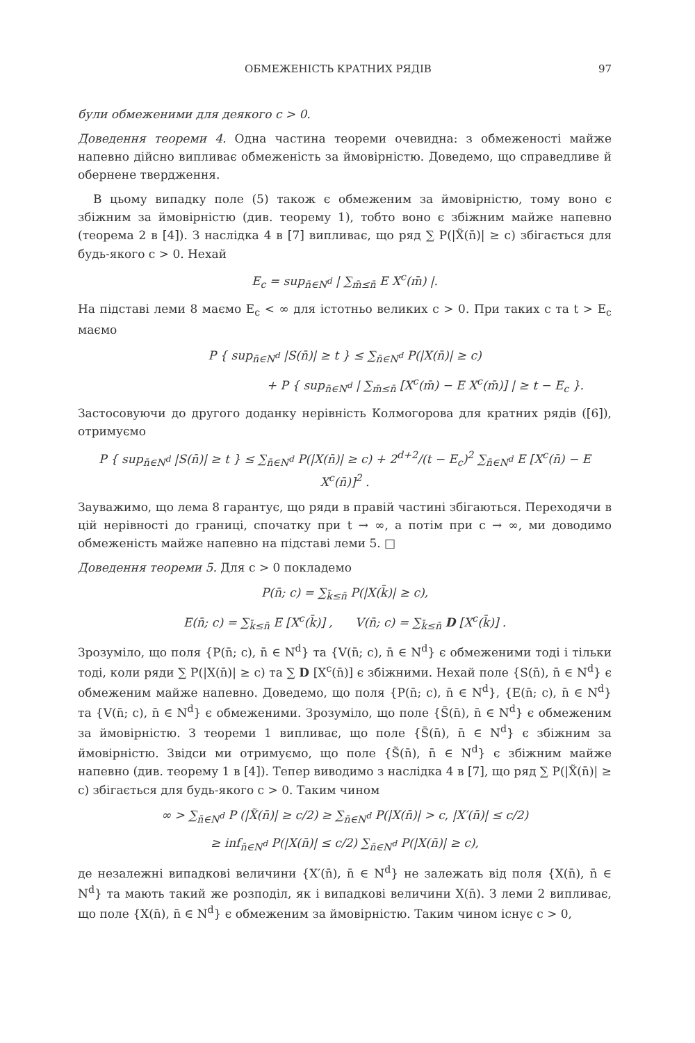ОБМЕЖЕНІСТЬ КРАТНИХ РЯДІВ 97
були обмеженими для деякого c > 0.
Доведення теореми 4. Одна частина теореми очевидна: з обмеженості майже напевно дійсно випливає обмеженість за ймовірністю. Доведемо, що справедливе й обернене твердження.
В цьому випадку поле (5) також є обмеженим за ймовірністю, тому воно є збіжним за ймовірністю (див. теорему 1), тобто воно є збіжним майже напевно (теорема 2 в [4]). З наслідка 4 в [7] випливає, що ряд ∑ P(|X̃(n̄)| ≥ c) збігається для будь-якого c > 0. Нехай
E<sub>c</sub> = sup<sub>n̄∈N<sup>d</sup></sub> | ∑<sub>m̄≤n̄</sub> E X<sup>c</sup>(m̄) |.
На підставі леми 8 маємо E<sub>c</sub> < ∞ для істотньо великих c > 0. При таких c та t > E<sub>c</sub> маємо
P { sup<sub>n̄∈N<sup>d</sup></sub> |S(n̄)| ≥ t } ≤ ∑<sub>n̄∈N<sup>d</sup></sub> P(|X(n̄)| ≥ c)
+ P { sup<sub>n̄∈N<sup>d</sup></sub> | ∑<sub>m̄≤n̄</sub> [X<sup>c</sup>(m̄) − E X<sup>c</sup>(m̄)] | ≥ t − E<sub>c</sub> }.
Застосовуючи до другого доданку нерівність Колмогорова для кратних рядів ([6]), отримуємо
P { sup<sub>n̄∈N<sup>d</sup></sub> |S(n̄)| ≥ t } ≤ ∑<sub>n̄∈N<sup>d</sup></sub> P(|X(n̄)| ≥ c) + 2<sup>d+2</sup>/(t − E<sub>c</sub>)<sup>2</sup> ∑<sub>n̄∈N<sup>d</sup></sub> E [X<sup>c</sup>(n̄) − E X<sup>c</sup>(n̄)]<sup>2</sup> .
Зауважимо, що лема 8 гарантує, що ряди в правій частині збігаються. Переходячи в цій нерівності до границі, спочатку при t → ∞, а потім при c → ∞, ми доводимо обмеженість майже напевно на підставі леми 5. □
Доведення теореми 5. Для c > 0 покладемо
P(n̄; c) = ∑<sub>k̄≤n̄</sub> P(|X(k̄)| ≥ c),
E(n̄; c) = ∑<sub>k̄≤n̄</sub> E [X<sup>c</sup>(k̄)] , V(n̄; c) = ∑<sub>k̄≤n̄</sub> D [X<sup>c</sup>(k̄)] .
Зрозуміло, що поля {P(n̄; c), n̄ ∈ N<sup>d</sup>} та {V(n̄; c), n̄ ∈ N<sup>d</sup>} є обмеженими тоді і тільки тоді, коли ряди ∑ P(|X(n̄)| ≥ c) та ∑ D [X<sup>c</sup>(n̄)] є збіжними. Нехай поле {S(n̄), n̄ ∈ N<sup>d</sup>} є обмеженим майже напевно. Доведемо, що поля {P(n̄; c), n̄ ∈ N<sup>d</sup>}, {E(n̄; c), n̄ ∈ N<sup>d</sup>} та {V(n̄; c), n̄ ∈ N<sup>d</sup>} є обмеженими. Зрозуміло, що поле {S̃(n̄), n̄ ∈ N<sup>d</sup>} є обмеженим за ймовірністю. З теореми 1 випливає, що поле {S̃(n̄), n̄ ∈ N<sup>d</sup>} є збіжним за ймовірністю. Звідси ми отримуємо, що поле {S̃(n̄), n̄ ∈ N<sup>d</sup>} є збіжним майже напевно (див. теорему 1 в [4]). Тепер виводимо з наслідка 4 в [7], що ряд ∑ P(|X̃(n̄)| ≥ c) збігається для будь-якого c > 0. Таким чином
∞ > ∑<sub>n̄∈N<sup>d</sup></sub> P (|X̃(n̄)| ≥ c/2) ≥ ∑<sub>n̄∈N<sup>d</sup></sub> P(|X(n̄)| > c, |X′(n̄)| ≤ c/2)
≥ inf<sub>n̄∈N<sup>d</sup></sub> P(|X(n̄)| ≤ c/2) ∑<sub>n̄∈N<sup>d</sup></sub> P(|X(n̄)| ≥ c),
де незалежні випадкові величини {X′(n̄), n̄ ∈ N<sup>d</sup>} не залежать від поля {X(n̄), n̄ ∈ N<sup>d</sup>} та мають такий же розподіл, як і випадкові величини X(n̄). З леми 2 випливає, що поле {X(n̄), n̄ ∈ N<sup>d</sup>} є обмеженим за ймовірністю. Таким чином існує c > 0,